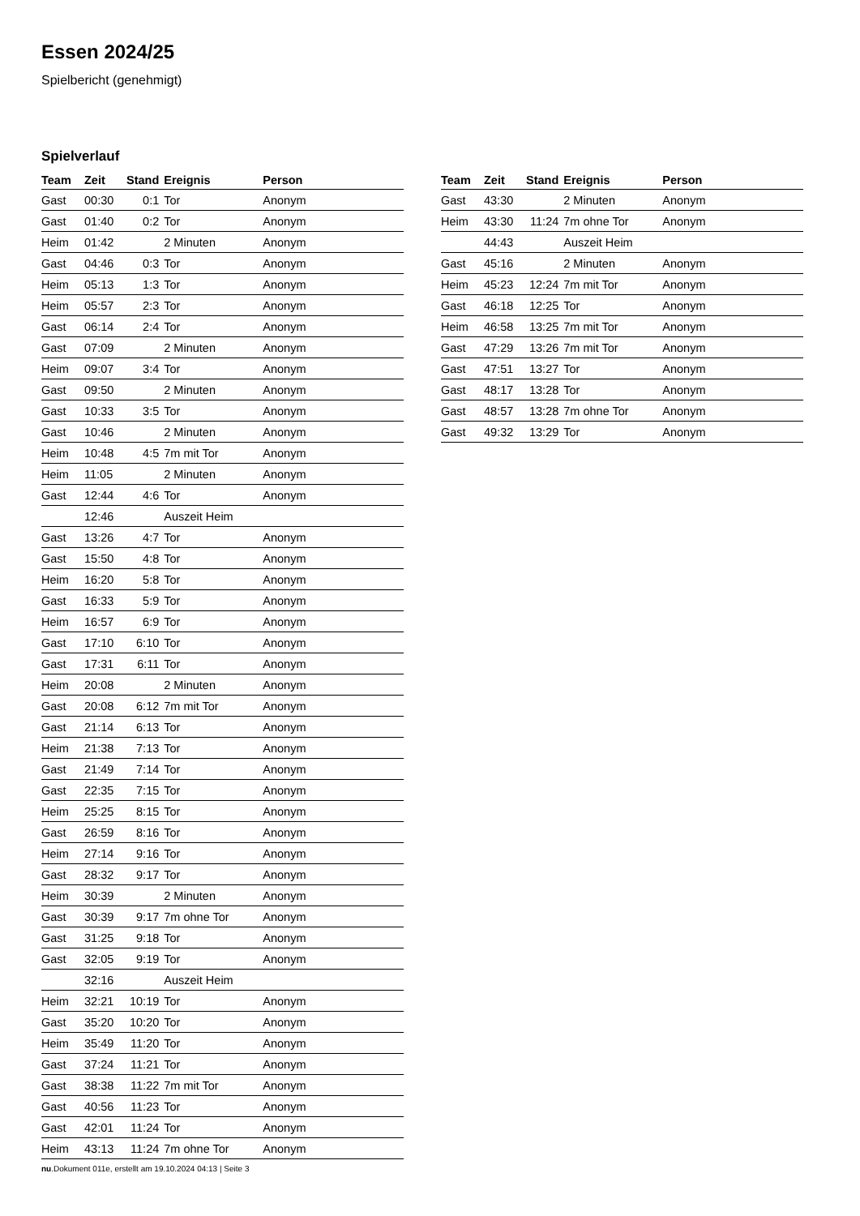Essen 2024/25
Spielbericht (genehmigt)
Spielverlauf
| Team | Zeit | Stand | Ereignis | Person |
| --- | --- | --- | --- | --- |
| Gast | 00:30 | 0:1 | Tor | Anonym |
| Gast | 01:40 | 0:2 | Tor | Anonym |
| Heim | 01:42 | | 2 Minuten | Anonym |
| Gast | 04:46 | 0:3 | Tor | Anonym |
| Heim | 05:13 | 1:3 | Tor | Anonym |
| Heim | 05:57 | 2:3 | Tor | Anonym |
| Gast | 06:14 | 2:4 | Tor | Anonym |
| Gast | 07:09 | | 2 Minuten | Anonym |
| Heim | 09:07 | 3:4 | Tor | Anonym |
| Gast | 09:50 | | 2 Minuten | Anonym |
| Gast | 10:33 | 3:5 | Tor | Anonym |
| Gast | 10:46 | | 2 Minuten | Anonym |
| Heim | 10:48 | 4:5 | 7m mit Tor | Anonym |
| Heim | 11:05 | | 2 Minuten | Anonym |
| Gast | 12:44 | 4:6 | Tor | Anonym |
| | 12:46 | | Auszeit Heim | |
| Gast | 13:26 | 4:7 | Tor | Anonym |
| Gast | 15:50 | 4:8 | Tor | Anonym |
| Heim | 16:20 | 5:8 | Tor | Anonym |
| Gast | 16:33 | 5:9 | Tor | Anonym |
| Heim | 16:57 | 6:9 | Tor | Anonym |
| Gast | 17:10 | 6:10 | Tor | Anonym |
| Gast | 17:31 | 6:11 | Tor | Anonym |
| Heim | 20:08 | | 2 Minuten | Anonym |
| Gast | 20:08 | 6:12 | 7m mit Tor | Anonym |
| Gast | 21:14 | 6:13 | Tor | Anonym |
| Heim | 21:38 | 7:13 | Tor | Anonym |
| Gast | 21:49 | 7:14 | Tor | Anonym |
| Gast | 22:35 | 7:15 | Tor | Anonym |
| Heim | 25:25 | 8:15 | Tor | Anonym |
| Gast | 26:59 | 8:16 | Tor | Anonym |
| Heim | 27:14 | 9:16 | Tor | Anonym |
| Gast | 28:32 | 9:17 | Tor | Anonym |
| Heim | 30:39 | | 2 Minuten | Anonym |
| Gast | 30:39 | 9:17 | 7m ohne Tor | Anonym |
| Gast | 31:25 | 9:18 | Tor | Anonym |
| Gast | 32:05 | 9:19 | Tor | Anonym |
| | 32:16 | | Auszeit Heim | |
| Heim | 32:21 | 10:19 | Tor | Anonym |
| Gast | 35:20 | 10:20 | Tor | Anonym |
| Heim | 35:49 | 11:20 | Tor | Anonym |
| Gast | 37:24 | 11:21 | Tor | Anonym |
| Gast | 38:38 | 11:22 | 7m mit Tor | Anonym |
| Gast | 40:56 | 11:23 | Tor | Anonym |
| Gast | 42:01 | 11:24 | Tor | Anonym |
| Heim | 43:13 | 11:24 | 7m ohne Tor | Anonym |
| Team | Zeit | Stand | Ereignis | Person |
| --- | --- | --- | --- | --- |
| Gast | 43:30 | | 2 Minuten | Anonym |
| Heim | 43:30 | 11:24 | 7m ohne Tor | Anonym |
| | 44:43 | | Auszeit Heim | |
| Gast | 45:16 | | 2 Minuten | Anonym |
| Heim | 45:23 | 12:24 | 7m mit Tor | Anonym |
| Gast | 46:18 | 12:25 | Tor | Anonym |
| Heim | 46:58 | 13:25 | 7m mit Tor | Anonym |
| Gast | 47:29 | 13:26 | 7m mit Tor | Anonym |
| Gast | 47:51 | 13:27 | Tor | Anonym |
| Gast | 48:17 | 13:28 | Tor | Anonym |
| Gast | 48:57 | 13:28 | 7m ohne Tor | Anonym |
| Gast | 49:32 | 13:29 | Tor | Anonym |
nu.Dokument 011e, erstellt am 19.10.2024 04:13 | Seite 3